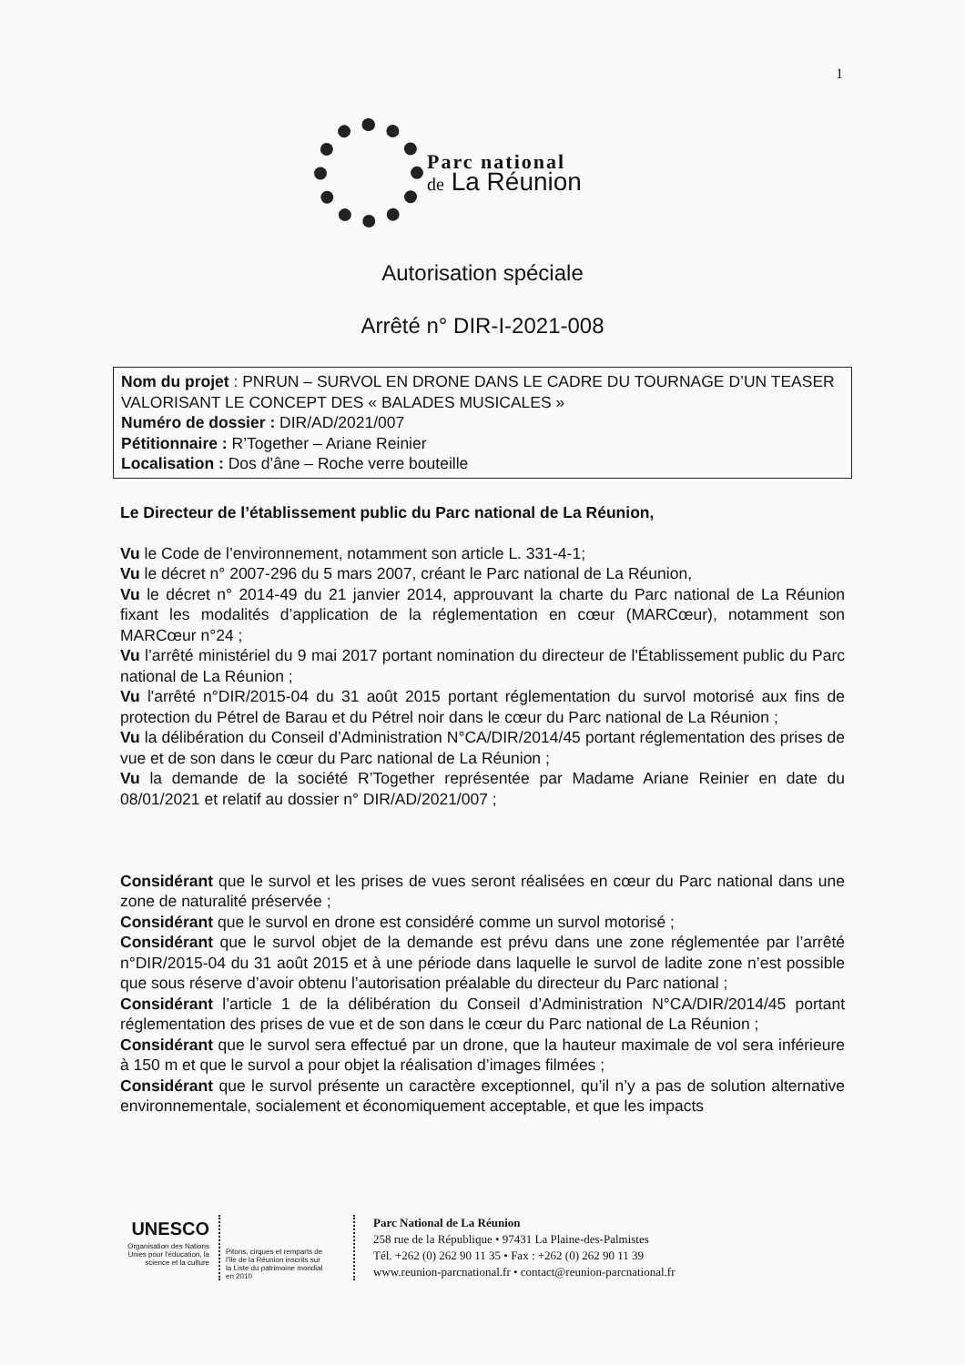1
Parc national
de La Réunion
Autorisation spéciale
Arrêté n° DIR-I-2021-008
Nom du projet : PNRUN – SURVOL EN DRONE DANS LE CADRE DU TOURNAGE D’UN TEASER VALORISANT LE CONCEPT DES « BALADES MUSICALES »
Numéro de dossier : DIR/AD/2021/007
Pétitionnaire : R’Together – Ariane Reinier
Localisation : Dos d’âne – Roche verre bouteille
Le Directeur de l’établissement public du Parc national de La Réunion,
Vu le Code de l’environnement, notamment son article L. 331-4-1;
Vu le décret n° 2007-296 du 5 mars 2007, créant le Parc national de La Réunion,
Vu le décret n° 2014-49 du 21 janvier 2014, approuvant la charte du Parc national de La Réunion fixant les modalités d’application de la réglementation en cœur (MARCœur), notamment son MARCœur n°24 ;
Vu l’arrêté ministériel du 9 mai 2017 portant nomination du directeur de l'Établissement public du Parc national de La Réunion ;
Vu l'arrêté n°DIR/2015-04 du 31 août 2015 portant réglementation du survol motorisé aux fins de protection du Pétrel de Barau et du Pétrel noir dans le cœur du Parc national de La Réunion ;
Vu la délibération du Conseil d’Administration N°CA/DIR/2014/45 portant réglementation des prises de vue et de son dans le cœur du Parc national de La Réunion ;
Vu la demande de la société R’Together représentée par Madame Ariane Reinier en date du 08/01/2021 et relatif au dossier n° DIR/AD/2021/007 ;
Considérant que le survol et les prises de vues seront réalisées en cœur du Parc national dans une zone de naturalité préservée ;
Considérant que le survol en drone est considéré comme un survol motorisé ;
Considérant que le survol objet de la demande est prévu dans une zone réglementée par l’arrêté n°DIR/2015-04 du 31 août 2015 et à une période dans laquelle le survol de ladite zone n’est possible que sous réserve d’avoir obtenu l’autorisation préalable du directeur du Parc national ;
Considérant l’article 1 de la délibération du Conseil d’Administration N°CA/DIR/2014/45 portant réglementation des prises de vue et de son dans le cœur du Parc national de La Réunion ;
Considérant que le survol sera effectué par un drone, que la hauteur maximale de vol sera inférieure à 150 m et que le survol a pour objet la réalisation d’images filmées ;
Considérant que le survol présente un caractère exceptionnel, qu’il n’y a pas de solution alternative environnementale, socialement et économiquement acceptable, et que les impacts
UNESCO
Organisation des Nations Unies pour l'éducation, la science et la culture
Pitons, cirques et remparts de l'île de la Réunion inscrits sur la Liste du patrimoine mondial en 2010
Parc National de La Réunion
258 rue de la République • 97431 La Plaine-des-Palmistes
Tél. +262 (0) 262 90 11 35 • Fax : +262 (0) 262 90 11 39
www.reunion-parcnational.fr • contact@reunion-parcnational.fr